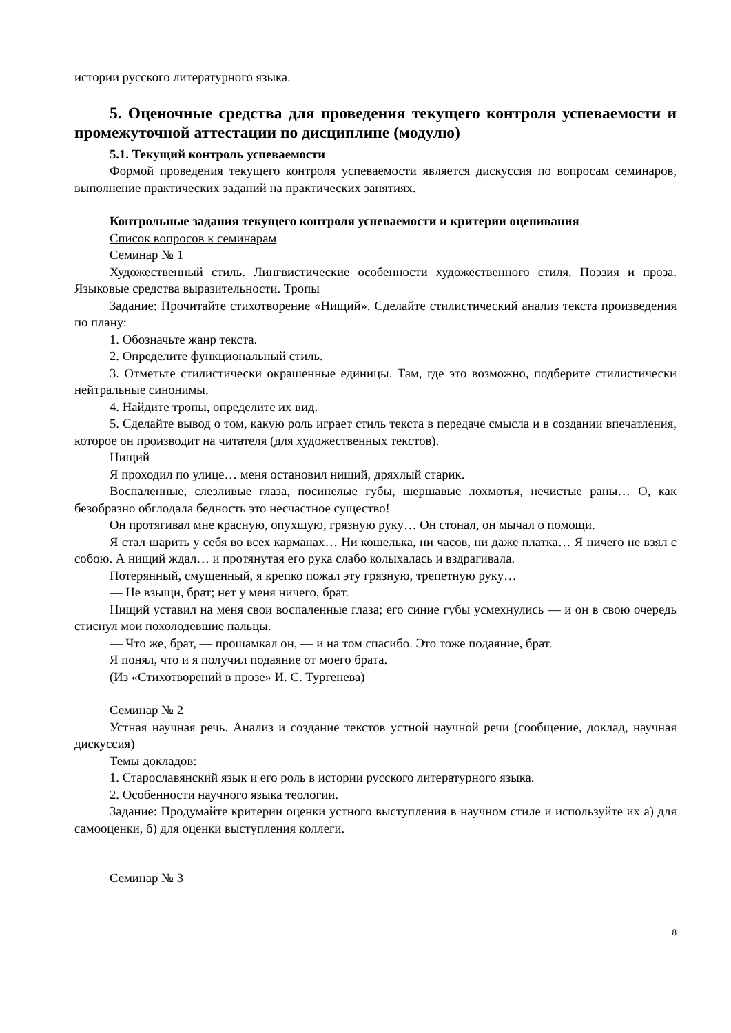истории русского литературного языка.
5. Оценочные средства для проведения текущего контроля успеваемости и промежуточной аттестации по дисциплине (модулю)
5.1. Текущий контроль успеваемости
Формой проведения текущего контроля успеваемости является дискуссия по вопросам семинаров, выполнение практических заданий на практических занятиях.
Контрольные задания текущего контроля успеваемости и критерии оценивания
Список вопросов к семинарам
Семинар № 1
Художественный стиль. Лингвистические особенности художественного стиля. Поэзия и проза. Языковые средства выразительности. Тропы
Задание: Прочитайте стихотворение «Нищий». Сделайте стилистический анализ текста произведения по плану:
1. Обозначьте жанр текста.
2. Определите функциональный стиль.
3. Отметьте стилистически окрашенные единицы. Там, где это возможно, подберите стилистически нейтральные синонимы.
4. Найдите тропы, определите их вид.
5. Сделайте вывод о том, какую роль играет стиль текста в передаче смысла и в создании впечатления, которое он производит на читателя (для художественных текстов).
Нищий
Я проходил по улице… меня остановил нищий, дряхлый старик.
Воспаленные, слезливые глаза, посинелые губы, шершавые лохмотья, нечистые раны… О, как безобразно обглодала бедность это несчастное существо!
Он протягивал мне красную, опухшую, грязную руку… Он стонал, он мычал о помощи.
Я стал шарить у себя во всех карманах… Ни кошелька, ни часов, ни даже платка… Я ничего не взял с собою. А нищий ждал… и протянутая его рука слабо колыхалась и вздрагивала.
Потерянный, смущенный, я крепко пожал эту грязную, трепетную руку…
— Не взыщи, брат; нет у меня ничего, брат.
Нищий уставил на меня свои воспаленные глаза; его синие губы усмехнулись — и он в свою очередь стиснул мои похолодевшие пальцы.
— Что же, брат, — прошамкал он, — и на том спасибо. Это тоже подаяние, брат.
Я понял, что и я получил подаяние от моего брата.
(Из «Стихотворений в прозе» И. С. Тургенева)
Семинар № 2
Устная научная речь. Анализ и создание текстов устной научной речи (сообщение, доклад, научная дискуссия)
Темы докладов:
1. Старославянский язык и его роль в истории русского литературного языка.
2. Особенности научного языка теологии.
Задание: Продумайте критерии оценки устного выступления в научном стиле и используйте их а) для самооценки, б) для оценки выступления коллеги.
Семинар № 3
8